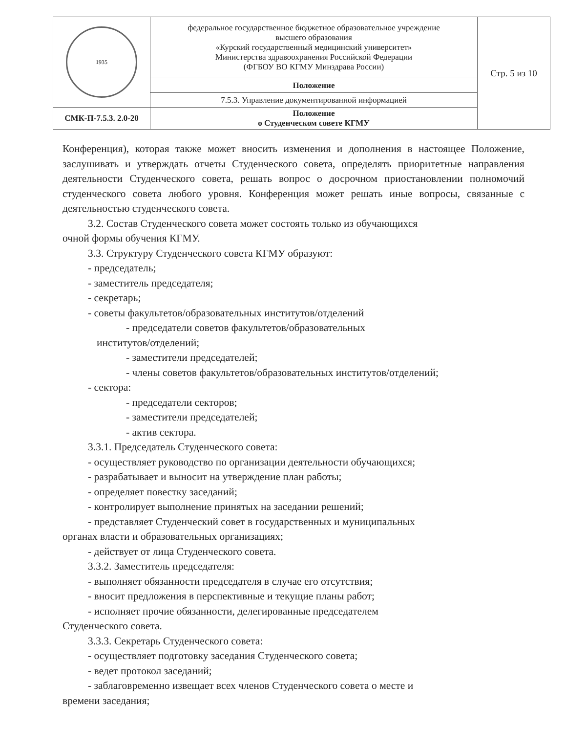| 1935 | федеральное государственное бюджетное образовательное учреждение высшего образования «Курский государственный медицинский университет» Министерства здравоохранения Российской Федерации (ФГБОУ ВО КГМУ Минздрава России) | Стр. 5 из 10 |
| | Положение | |
| | 7.5.3. Управление документированной информацией | |
| СМК-П-7.5.3. 2.0-20 | Положение о Студенческом совете КГМУ | |
Конференция), которая также может вносить изменения и дополнения в настоящее Положение, заслушивать и утверждать отчеты Студенческого совета, определять приоритетные направления деятельности Студенческого совета, решать вопрос о досрочном приостановлении полномочий студенческого совета любого уровня. Конференция может решать иные вопросы, связанные с деятельностью студенческого совета.
3.2. Состав Студенческого совета может состоять только из обучающихся
очной формы обучения КГМУ.
3.3. Структуру Студенческого совета КГМУ образуют:
- председатель;
- заместитель председателя;
- секретарь;
- советы факультетов/образовательных институтов/отделений
- председатели советов факультетов/образовательных
институтов/отделений;
- заместители председателей;
- члены советов факультетов/образовательных институтов/отделений;
- сектора:
- председатели секторов;
- заместители председателей;
- актив сектора.
3.3.1. Председатель Студенческого совета:
- осуществляет руководство по организации деятельности обучающихся;
- разрабатывает и выносит на утверждение план работы;
- определяет повестку заседаний;
- контролирует выполнение принятых на заседании решений;
- представляет Студенческий совет в государственных и муниципальных
органах власти и образовательных организациях;
- действует от лица Студенческого совета.
3.3.2. Заместитель председателя:
- выполняет обязанности председателя в случае его отсутствия;
- вносит предложения в перспективные и текущие планы работ;
- исполняет прочие обязанности, делегированные председателем
Студенческого совета.
3.3.3. Секретарь Студенческого совета:
- осуществляет подготовку заседания Студенческого совета;
- ведет протокол заседаний;
- заблаговременно извещает всех членов Студенческого совета о месте и
времени заседания;